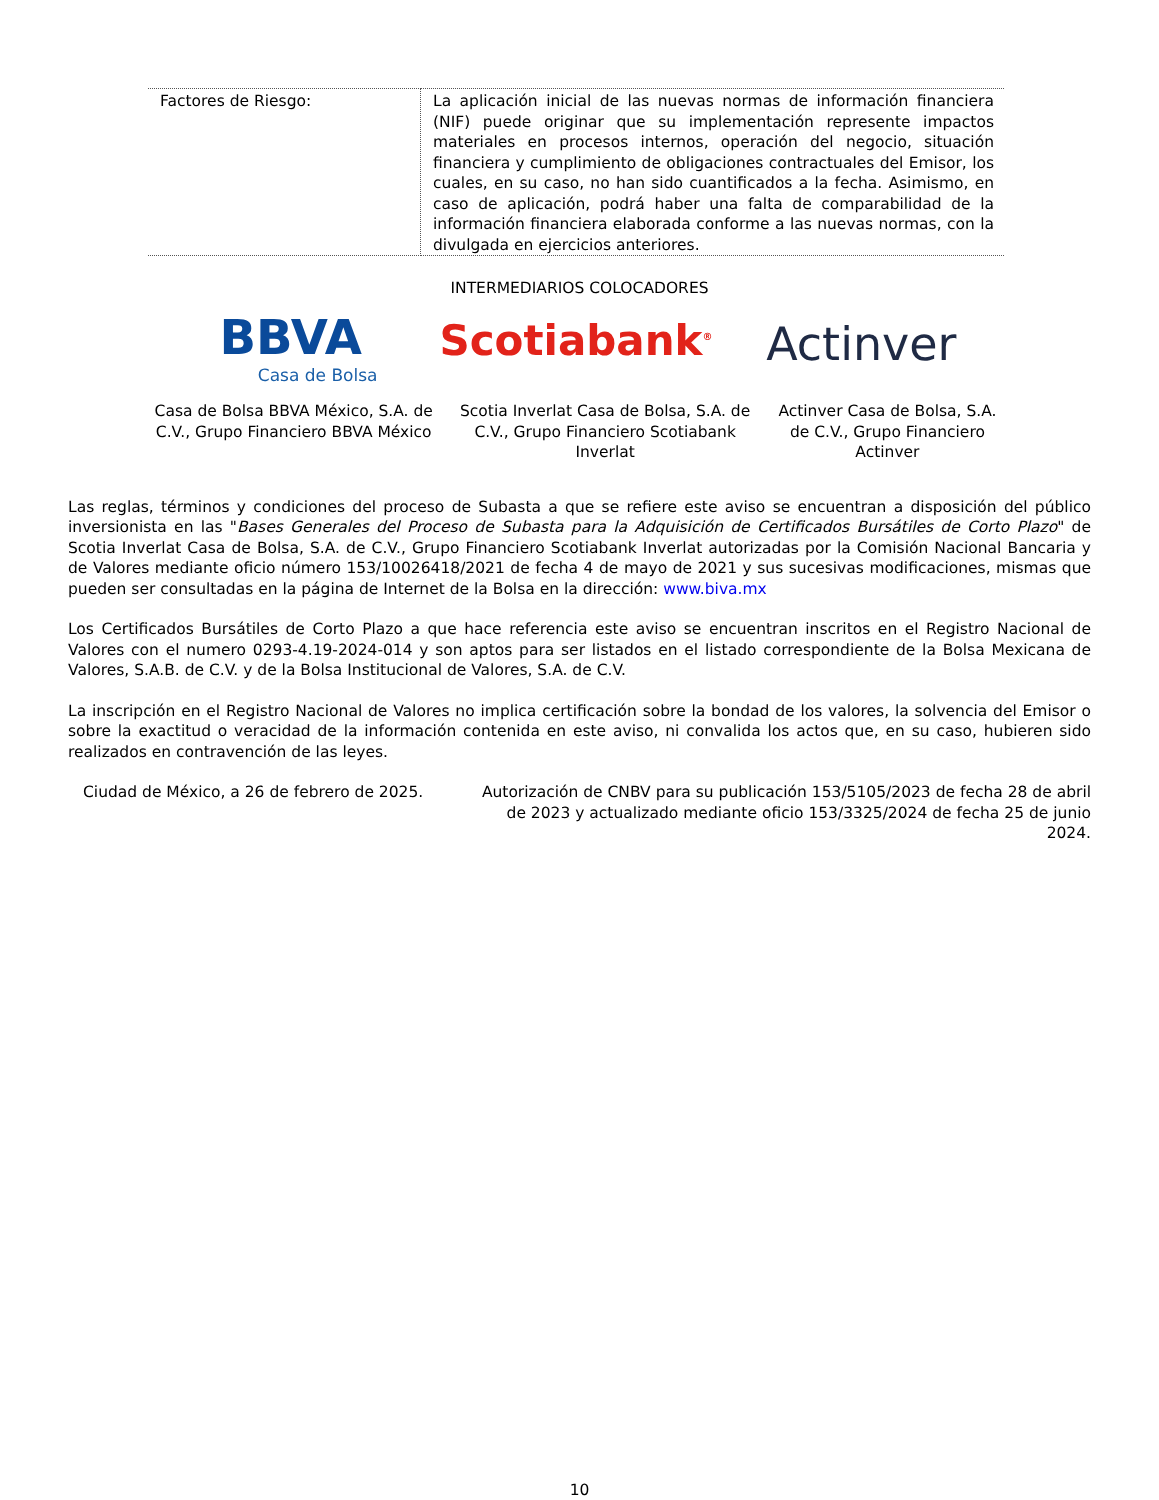| Factores de Riesgo: | La aplicación inicial de las nuevas normas de información financiera (NIF) puede originar que su implementación represente impactos materiales en procesos internos, operación del negocio, situación financiera y cumplimiento de obligaciones contractuales del Emisor, los cuales, en su caso, no han sido cuantificados a la fecha. Asimismo, en caso de aplicación, podrá haber una falta de comparabilidad de la información financiera elaborada conforme a las nuevas normas, con la divulgada en ejercicios anteriores. |
INTERMEDIARIOS COLOCADORES
BBVA
Casa de Bolsa
Scotiabank<sup>®</sup>
Actinver
Casa de Bolsa BBVA México, S.A. de C.V., Grupo Financiero BBVA México
Scotia Inverlat Casa de Bolsa, S.A. de C.V., Grupo Financiero Scotiabank Inverlat
Actinver Casa de Bolsa, S.A. de C.V., Grupo Financiero Actinver
Las reglas, términos y condiciones del proceso de Subasta a que se refiere este aviso se encuentran a disposición del público inversionista en las "Bases Generales del Proceso de Subasta para la Adquisición de Certificados Bursátiles de Corto Plazo" de Scotia Inverlat Casa de Bolsa, S.A. de C.V., Grupo Financiero Scotiabank Inverlat autorizadas por la Comisión Nacional Bancaria y de Valores mediante oficio número 153/10026418/2021 de fecha 4 de mayo de 2021 y sus sucesivas modificaciones, mismas que pueden ser consultadas en la página de Internet de la Bolsa en la dirección: www.biva.mx
Los Certificados Bursátiles de Corto Plazo a que hace referencia este aviso se encuentran inscritos en el Registro Nacional de Valores con el numero 0293-4.19-2024-014 y son aptos para ser listados en el listado correspondiente de la Bolsa Mexicana de Valores, S.A.B. de C.V. y de la Bolsa Institucional de Valores, S.A. de C.V.
La inscripción en el Registro Nacional de Valores no implica certificación sobre la bondad de los valores, la solvencia del Emisor o sobre la exactitud o veracidad de la información contenida en este aviso, ni convalida los actos que, en su caso, hubieren sido realizados en contravención de las leyes.
Ciudad de México, a 26 de febrero de 2025.
Autorización de CNBV para su publicación 153/5105/2023 de fecha 28 de abril de 2023 y actualizado mediante oficio 153/3325/2024 de fecha 25 de junio 2024.
10